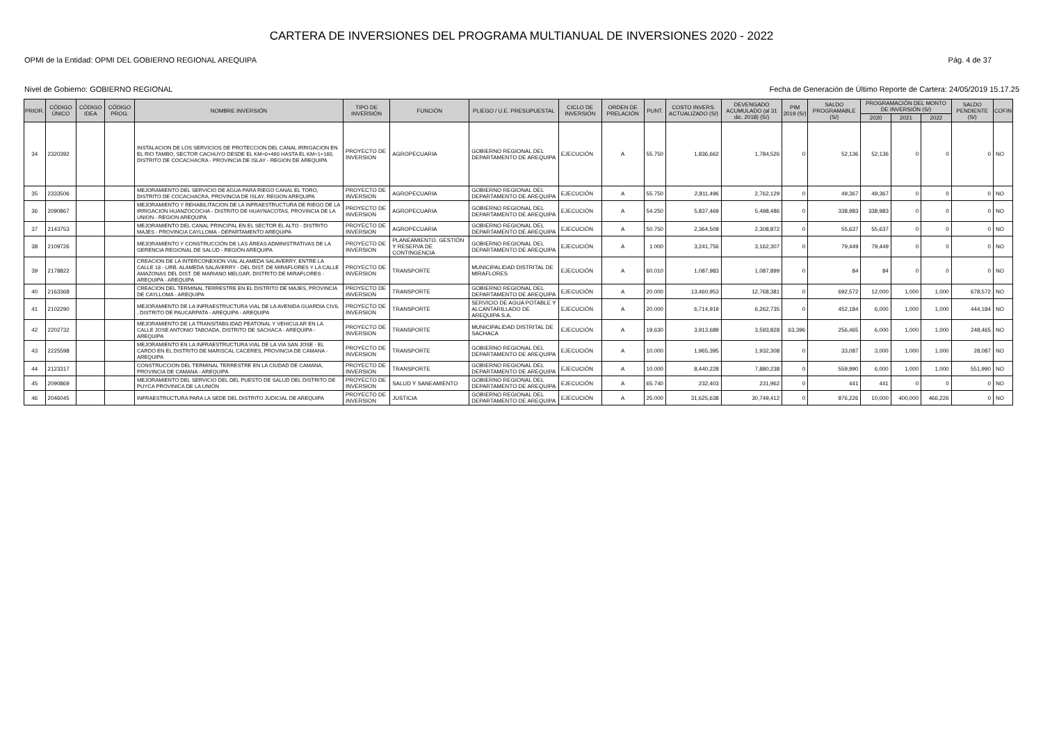CARTERA DE INVERSIONES DEL PROGRAMA MULTIANUAL DE INVERSIONES 2020 - 2022
OPMI de la Entidad: OPMI DEL GOBIERNO REGIONAL AREQUIPA Pág. 4 de 37
Nivel de Gobierno: GOBIERNO REGIONAL Fecha de Generación de Último Reporte de Cartera: 24/05/2019 15.17.25
| PRIOR. | CÓDIGO ÚNICO | CÓDIGO IDEA | CÓDIGO PROG. | NOMBRE INVERSIÓN | TIPO DE INVERSIÓN | FUNCIÓN | PLIEGO / U.E. PRESUPUESTAL | CICLO DE INVERSIÓN | ORDEN DE PRELACIÓN | PUNT. | COSTO INVERS. ACTUALIZADO (S/) | DEVENGADO ACUMULADO (al 31 dic. 2018) (S/) | PIM 2019 (S/) | SALDO PROGRAMABLE (S/) | PROGRAMACIÓN DEL MONTO DE INVERSIÓN (S/) | | | SALDO PENDIENTE (S/) | COFIN |
| --- | --- | --- | --- | --- | --- | --- | --- | --- | --- | --- | --- | --- | --- | --- | --- | --- | --- | --- | --- |
| | | | | | | | | | | | | | | | 2020 | 2021 | 2022 | | |
| 34 | 2320392 | | | INSTALACION DE LOS SERVICIOS DE PROTECCION DEL CANAL IRRIGACION EN EL RIO TAMBO, SECTOR CACHUYO DESDE EL KM=0+460 HASTA EL KM=1+160, DISTRITO DE COCACHACRA - PROVINCIA DE ISLAY - REGION DE AREQUIPA | PROYECTO DE INVERSION | AGROPECUARIA | GOBIERNO REGIONAL DEL DEPARTAMENTO DE AREQUIPA | EJECUCIÓN | A | 55.750 | 1,836,662 | 1,784,526 | 0 | 52,136 | 52,136 | 0 | 0 | 0 | NO |
| 35 | 2333506 | | | MEJORAMIENTO DEL SERVICIO DE AGUA PARA RIEGO CANAL EL TORO, DISTRITO DE COCACHACRA, PROVINCIA DE ISLAY, REGION AREQUIPA | PROYECTO DE INVERSION | AGROPECUARIA | GOBIERNO REGIONAL DEL DEPARTAMENTO DE AREQUIPA | EJECUCIÓN | A | 55.750 | 2,811,496 | 2,762,129 | 0 | 49,367 | 49,367 | 0 | 0 | 0 | NO |
| 36 | 2090867 | | | MEJORAMIENTO Y REHABILITACION DE LA INFRAESTRUCTURA DE RIEGO DE LA IRRIGACION HUANZOCOCHA - DISTRITO DE HUAYNACOTAS, PROVINCIA DE LA UNION - REGION AREQUIPA | PROYECTO DE INVERSION | AGROPECUARIA | GOBIERNO REGIONAL DEL DEPARTAMENTO DE AREQUIPA | EJECUCIÓN | A | 54.250 | 5,837,469 | 5,498,486 | 0 | 338,983 | 338,983 | 0 | 0 | 0 | NO |
| 37 | 2143753 | | | MEJORAMIENTO DEL CANAL PRINCIPAL EN EL SECTOR EL ALTO - DISTRITO MAJES - PROVINCIA CAYLLOMA - DEPARTAMENTO AREQUIPA | PROYECTO DE INVERSION | AGROPECUARIA | GOBIERNO REGIONAL DEL DEPARTAMENTO DE AREQUIPA | EJECUCIÓN | A | 50.750 | 2,364,509 | 2,308,872 | 0 | 55,637 | 55,637 | 0 | 0 | 0 | NO |
| 38 | 2109726 | | | MEJORAMIENTO Y CONSTRUCCIÓN DE LAS ÁREAS ADMINISTRATIVAS DE LA GERENCIA REGIONAL DE SALUD - REGIÓN AREQUIPA | PROYECTO DE INVERSION | PLANEAMIENTO, GESTIÓN Y RESERVA DE CONTINGENCIA | GOBIERNO REGIONAL DEL DEPARTAMENTO DE AREQUIPA | EJECUCIÓN | A | 1.000 | 3,241,756 | 3,162,307 | 0 | 79,449 | 79,449 | 0 | 0 | 0 | NO |
| 39 | 2178822 | | | CREACION DE LA INTERCONEXION VIAL ALAMEDA SALAVERRY, ENTRE LA CALLE 18 - URB. ALAMEDA SALAVERRY - DEL DIST. DE MIRAFLORES Y LA CALLE AMAZONAS DEL DIST. DE MARIANO MELGAR, DISTRITO DE MIRAFLORES - AREQUIPA - AREQUIPA | PROYECTO DE INVERSION | TRANSPORTE | MUNICIPALIDAD DISTRITAL DE MIRAFLORES | EJECUCIÓN | A | 60.010 | 1,087,983 | 1,087,899 | 0 | 84 | 84 | 0 | 0 | 0 | NO |
| 40 | 2163368 | | | CREACION DEL TERMINAL TERRESTRE EN EL DISTRITO DE MAJES, PROVINCIA DE CAYLLOMA - AREQUIPA | PROYECTO DE INVERSION | TRANSPORTE | GOBIERNO REGIONAL DEL DEPARTAMENTO DE AREQUIPA | EJECUCIÓN | A | 20.000 | 13,460,953 | 12,768,381 | 0 | 692,572 | 12,000 | 1,000 | 1,000 | 678,572 | NO |
| 41 | 2102290 | | | MEJORAMIENTO DE LA INFRAESTRUCTURA VIAL DE LA AVENIDA GUARDIA CIVIL , DISTRITO DE PAUCARPATA - AREQUIPA - AREQUIPA | PROYECTO DE INVERSION | TRANSPORTE | SERVICIO DE AGUA POTABLE Y ALCANTARILLADO DE AREQUIPA S.A. | EJECUCIÓN | A | 20.000 | 6,714,919 | 6,262,735 | 0 | 452,184 | 6,000 | 1,000 | 1,000 | 444,184 | NO |
| 42 | 2202732 | | | MEJORAMIENTO DE LA TRANSITABILIDAD PEATONAL Y VEHICULAR EN LA CALLE JOSE ANTONIO TABOADA, DISTRITO DE SACHACA - AREQUIPA - AREQUIPA | PROYECTO DE INVERSION | TRANSPORTE | MUNICIPALIDAD DISTRITAL DE SACHACA | EJECUCIÓN | A | 19.630 | 3,913,689 | 3,593,828 | 63,396 | 256,465 | 6,000 | 1,000 | 1,000 | 248,465 | NO |
| 43 | 2225598 | | | MEJORAMIENTO EN LA INFRAESTRUCTURA VIAL DE LA VIA SAN JOSE - EL CARDO EN EL DISTRITO DE MARISCAL CACERES, PROVINCIA DE CAMANA - AREQUIPA | PROYECTO DE INVERSION | TRANSPORTE | GOBIERNO REGIONAL DEL DEPARTAMENTO DE AREQUIPA | EJECUCIÓN | A | 10.000 | 1,965,395 | 1,932,308 | 0 | 33,087 | 3,000 | 1,000 | 1,000 | 28,087 | NO |
| 44 | 2123317 | | | CONSTRUCCION DEL TERMINAL TERRESTRE EN LA CIUDAD DE CAMANA, PROVINCIA DE CAMANA - AREQUIPA | PROYECTO DE INVERSION | TRANSPORTE | GOBIERNO REGIONAL DEL DEPARTAMENTO DE AREQUIPA | EJECUCIÓN | A | 10.000 | 8,440,228 | 7,880,238 | 0 | 559,990 | 6,000 | 1,000 | 1,000 | 551,990 | NO |
| 45 | 2090869 | | | MEJORAMIENTO DEL SERVICIO DEL DEL PUESTO DE SALUD DEL DISTRITO DE PUYCA PROVINICA DE LA UNIÓN | PROYECTO DE INVERSION | SALUD Y SANEAMIENTO | GOBIERNO REGIONAL DEL DEPARTAMENTO DE AREQUIPA | EJECUCIÓN | A | 65.740 | 232,403 | 231,962 | 0 | 441 | 441 | 0 | 0 | 0 | NO |
| 46 | 2046045 | | | INFRAESTRUCTURA PARA LA SEDE DEL DISTRITO JUDICIAL DE AREQUIPA | PROYECTO DE INVERSION | JUSTICIA | GOBIERNO REGIONAL DEL DEPARTAMENTO DE AREQUIPA | EJECUCIÓN | A | 25.000 | 31,625,638 | 30,749,412 | 0 | 876,226 | 10,000 | 400,000 | 466,226 | 0 | NO |